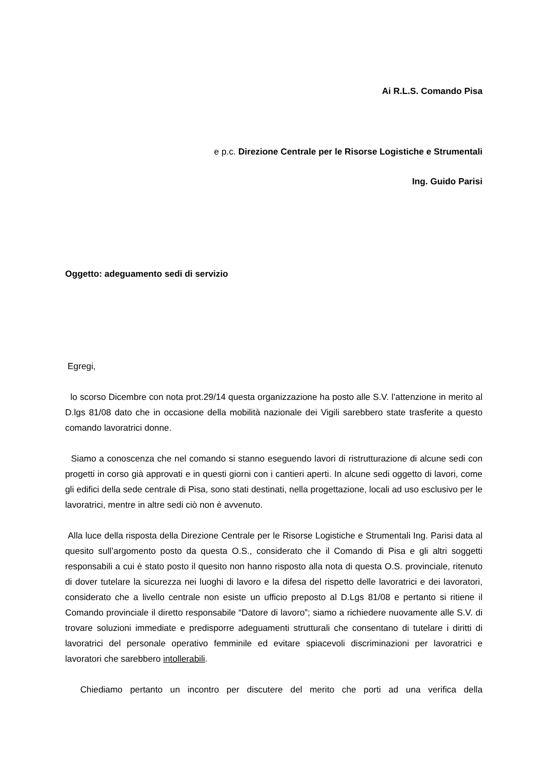Ai R.L.S. Comando Pisa
e p.c. Direzione Centrale per le Risorse Logistiche e Strumentali
Ing. Guido Parisi
Oggetto: adeguamento sedi di servizio
Egregi,
lo scorso Dicembre con nota prot.29/14 questa organizzazione ha posto alle S.V. l’attenzione in merito al D.lgs 81/08 dato che in occasione della mobilità nazionale dei Vigili sarebbero state trasferite a questo comando lavoratrici donne.
Siamo a conoscenza che nel comando si stanno eseguendo lavori di ristrutturazione di alcune sedi con progetti in corso già approvati e in questi giorni con i cantieri aperti. In alcune sedi oggetto di lavori, come gli edifici della sede centrale di Pisa, sono stati destinati, nella progettazione, locali ad uso esclusivo per le lavoratrici, mentre in altre sedi ciò non è avvenuto.
Alla luce della risposta della Direzione Centrale per le Risorse Logistiche e Strumentali Ing. Parisi data al quesito sull’argomento posto da questa O.S., considerato che il Comando di Pisa e gli altri soggetti responsabili a cui è stato posto il quesito non hanno risposto alla nota di questa O.S. provinciale, ritenuto di dover tutelare la sicurezza nei luoghi di lavoro e la difesa del rispetto delle lavoratrici e dei lavoratori, considerato che a livello centrale non esiste un ufficio preposto al D.Lgs 81/08 e pertanto si ritiene il Comando provinciale il diretto responsabile “Datore di lavoro”; siamo a richiedere nuovamente alle S.V. di trovare soluzioni immediate e predisporre adeguamenti strutturali che consentano di tutelare i diritti di lavoratrici del personale operativo femminile ed evitare spiacevoli discriminazioni per lavoratrici e lavoratori che sarebbero intollerabili.
Chiediamo pertanto un incontro per discutere del merito che porti ad una verifica della